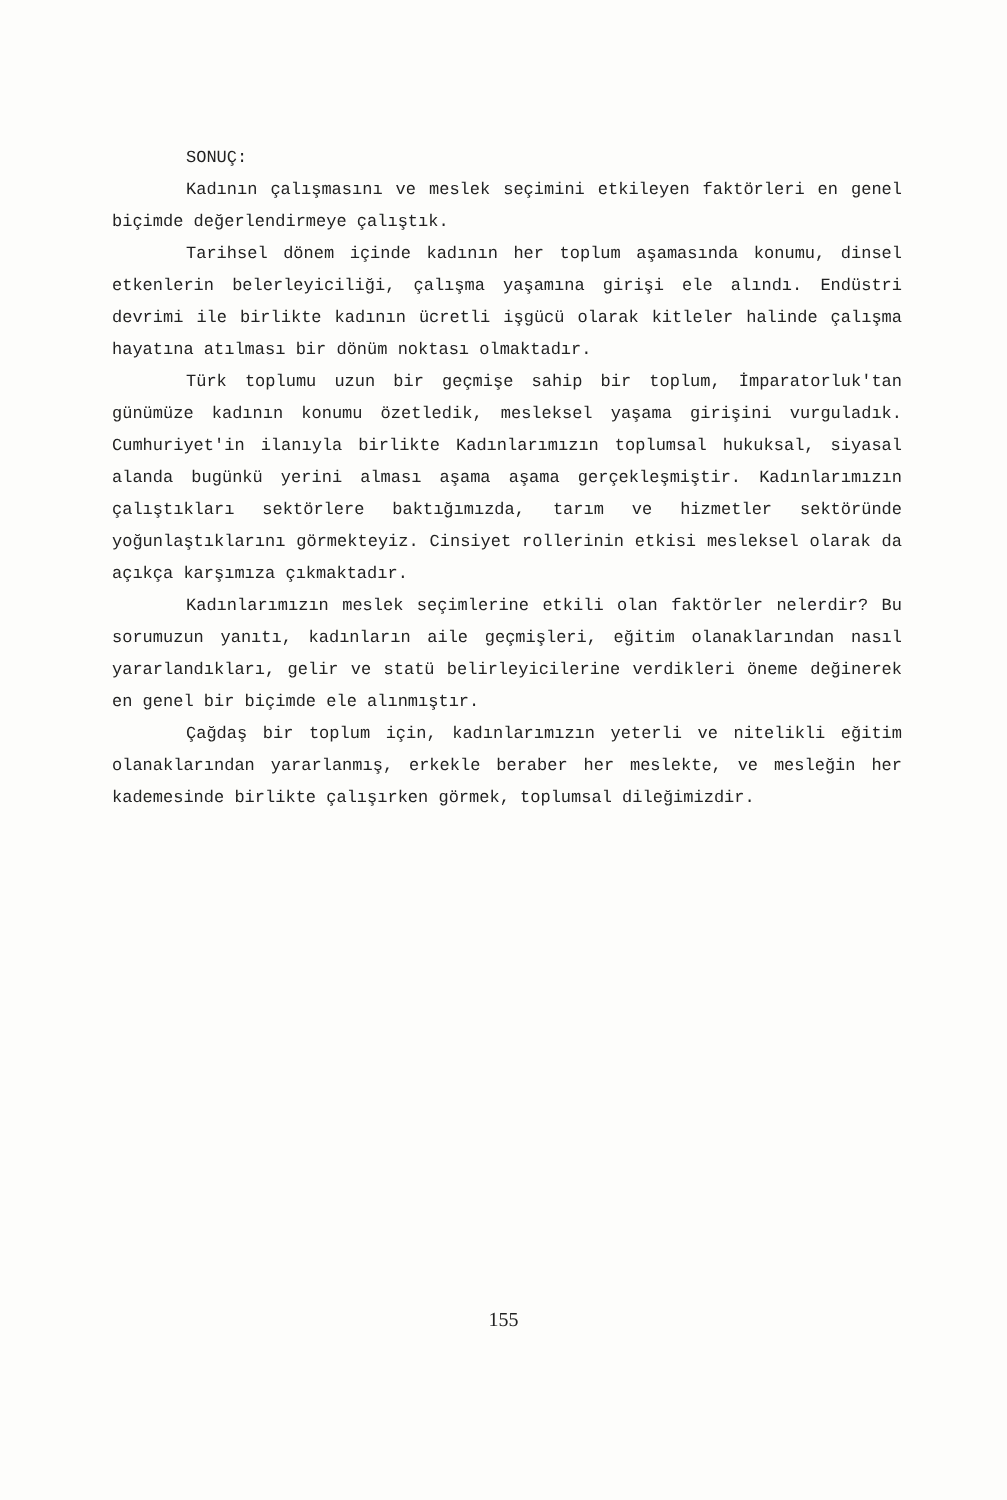SONUÇ:
Kadının çalışmasını ve meslek seçimini etkileyen faktörleri en genel biçimde değerlendirmeye çalıştık.
Tarihsel dönem içinde kadının her toplum aşamasında konumu, dinsel etkenlerin belerleyiciliği, çalışma yaşamına girişi ele alındı. Endüstri devrimi ile birlikte kadının ücretli işgücü olarak kitleler halinde çalışma hayatına atılması bir dönüm noktası olmaktadır.
Türk toplumu uzun bir geçmişe sahip bir toplum, İmparatorluk'tan günümüze kadının konumu özetledik, mesleksel yaşama girişini vurguladık. Cumhuriyet'in ilanıyla birlikte Kadınlarımızın toplumsal hukuksal, siyasal alanda bugünkü yerini alması aşama aşama gerçekleşmiştir. Kadınlarımızın çalıştıkları sektörlere baktığımızda, tarım ve hizmetler sektöründe yoğunlaştıklarını görmekteyiz. Cinsiyet rollerinin etkisi mesleksel olarak da açıkça karşımıza çıkmaktadır.
Kadınlarımızın meslek seçimlerine etkili olan faktörler nelerdir? Bu sorumuzun yanıtı, kadınların aile geçmişleri, eğitim olanaklarından nasıl yararlandıkları, gelir ve statü belirleyicilerine verdikleri öneme değinerek en genel bir biçimde ele alınmıştır.
Çağdaş bir toplum için, kadınlarımızın yeterli ve nitelikli eğitim olanaklarından yararlanmış, erkekle beraber her meslekte, ve mesleğin her kademesinde birlikte çalışırken görmek, toplumsal dileğimizdir.
155